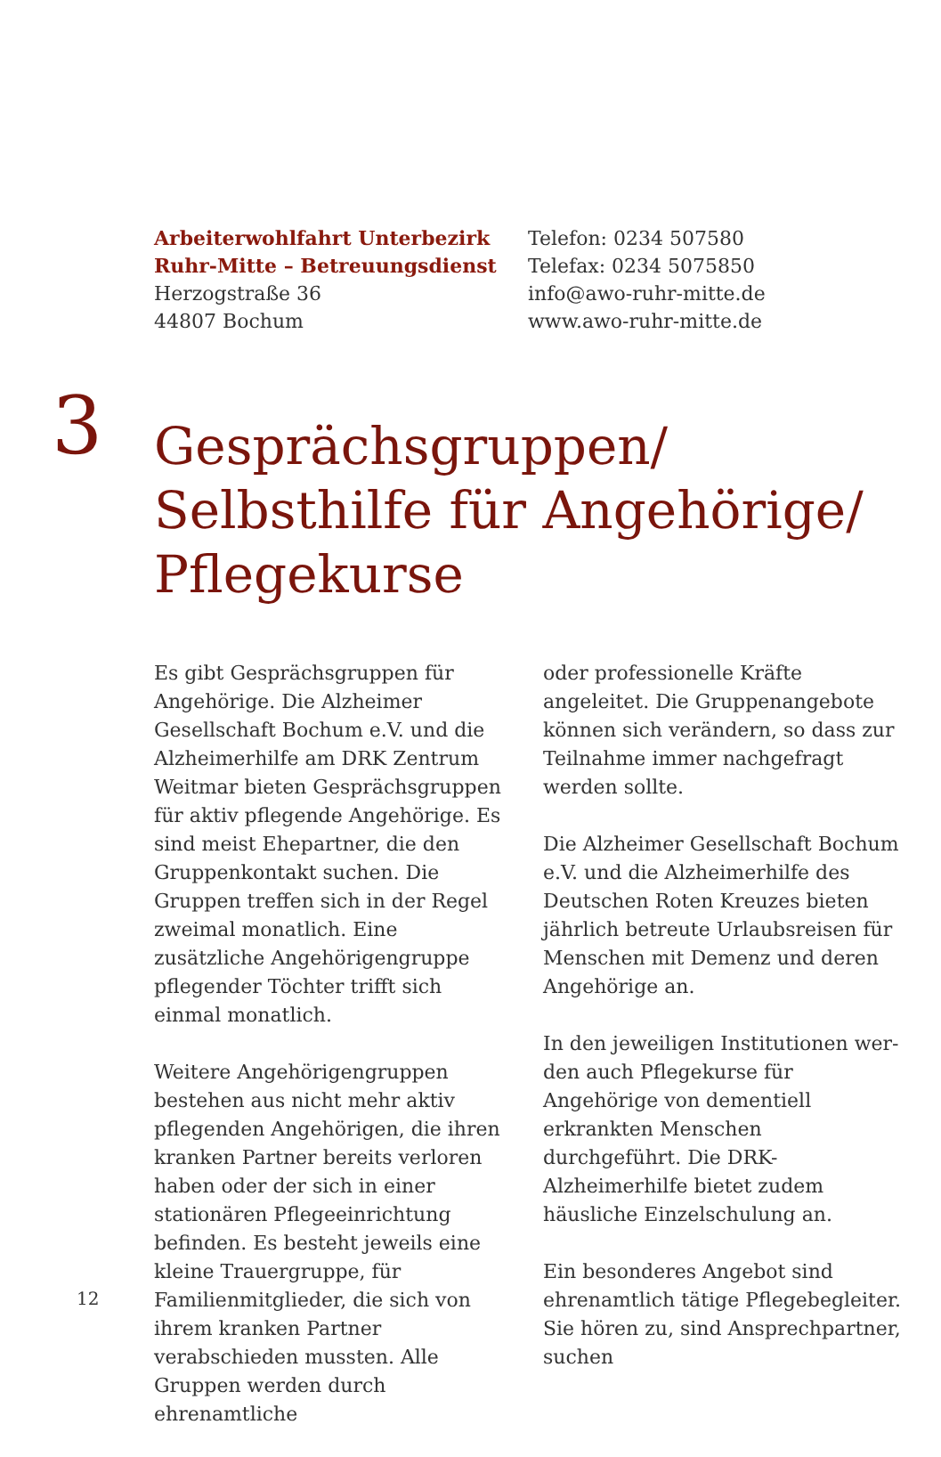Arbeiterwohlfahrt Unterbezirk
Ruhr-Mitte – Betreuungsdienst
Herzogstraße 36
44807 Bochum
Telefon: 0234 507580
Telefax: 0234 5075850
info@awo-ruhr-mitte.de
www.awo-ruhr-mitte.de
3
Gesprächsgruppen/
Selbsthilfe für Angehörige/
Pflegekurse
Es gibt Gesprächsgruppen für Ange­hörige. Die Alzheimer Gesellschaft Bochum e.V. und die Alzheimerhilfe am DRK Zentrum Weitmar bieten Gesprächsgruppen für aktiv pflegende Angehörige. Es sind meist Ehepart­ner, die den Gruppenkontakt suchen. Die Gruppen treffen sich in der Regel zweimal monatlich. Eine zusätzliche Angehörigengruppe pflegender Töch­ter trifft sich einmal monatlich.
Weitere Angehörigengruppen beste­hen aus nicht mehr aktiv pflegenden Angehörigen, die ihren kranken Part­ner bereits verloren haben oder der sich in einer stationären Pflegeeinrich­tung befinden. Es besteht jeweils eine kleine Trauergruppe, für Familienmit­glieder, die sich von ihrem kranken Partner verabschieden mussten. Alle Gruppen werden durch ehrenamtliche
oder professionelle Kräfte angeleitet. Die Gruppenangebote können sich verändern, so dass zur Teilnahme immer nachgefragt werden sollte.
Die Alzheimer Gesellschaft Bochum e.V. und die Alzheimerhilfe des Deut­schen Roten Kreuzes bieten jährlich betreute Urlaubsreisen für Menschen mit Demenz und deren Angehörige an.
In den jeweiligen Institutionen wer­den auch Pflegekurse für Angehörige von dementiell erkrankten Menschen durchgeführt. Die DRK-Alzheimerhilfe bietet zudem häusliche Einzelschu­lung an.
Ein besonderes Angebot sind ehren­amtlich tätige Pflegebegleiter. Sie hö­ren zu, sind Ansprechpartner, suchen
12